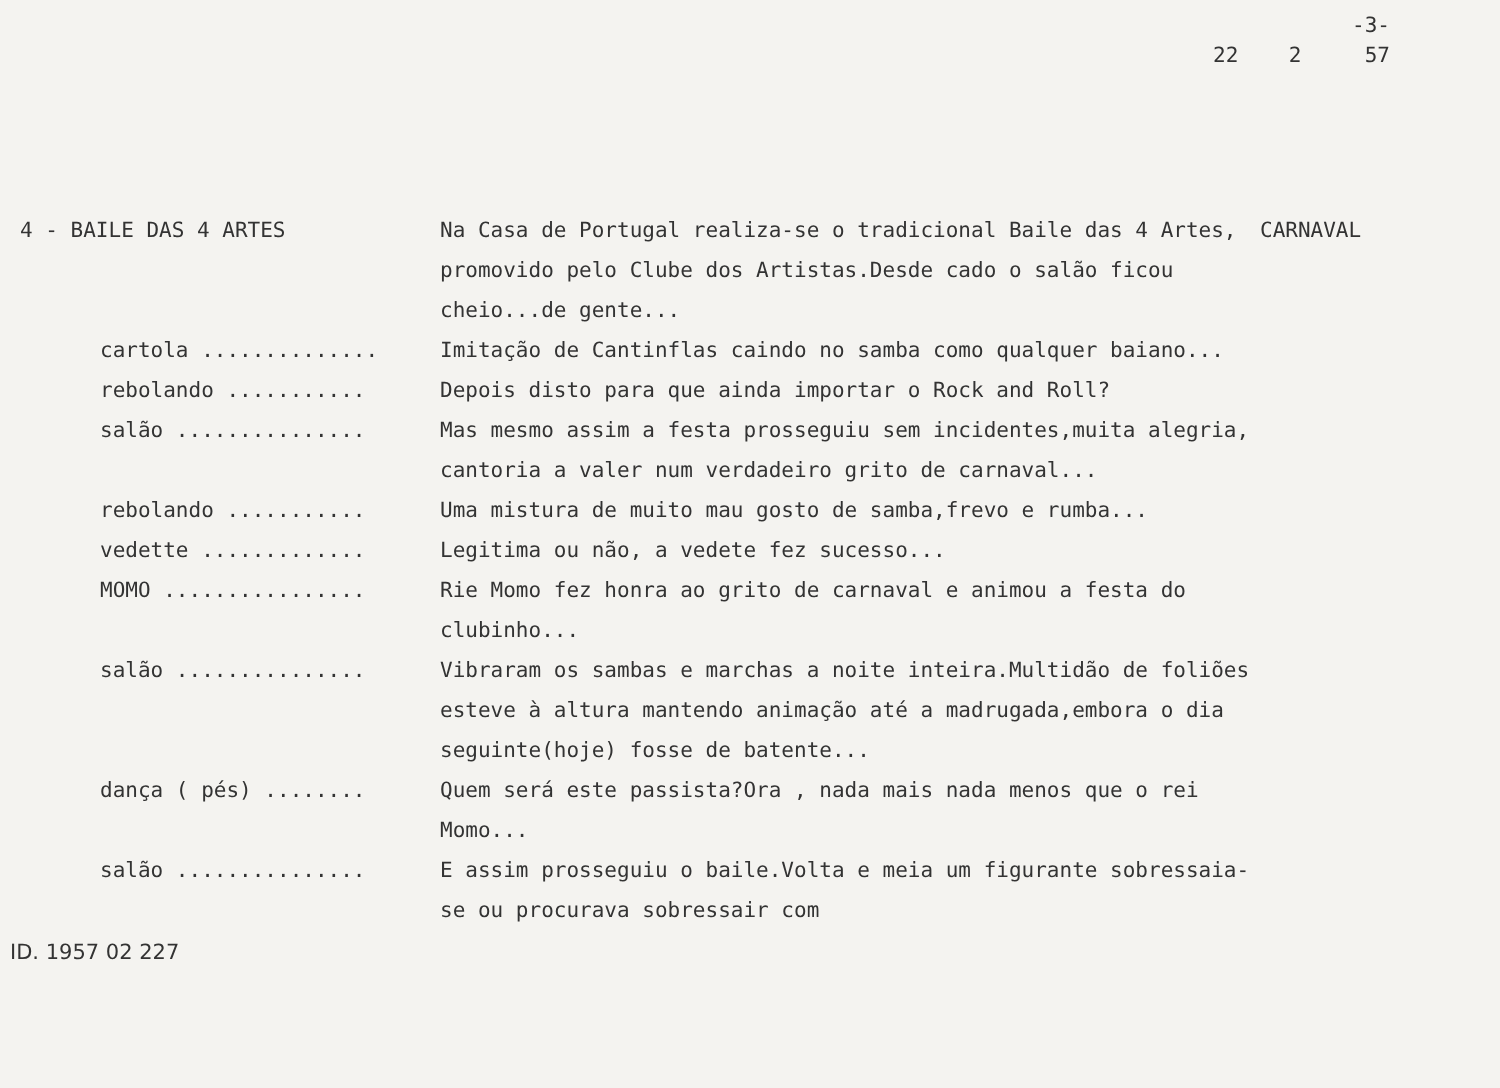-3-
22 2 57
4 - BAILE DAS 4 ARTES Na Casa de Portugal realiza-se o tradicional Baile das 4 Artes, promovido pelo Clube dos Artistas.Desde cado o salão ficou cheio...de gente...
CARNAVAL
cartola .............. Imitação de Cantinflas caindo no samba como qualquer baiano...
rebolando ........... Depois disto para que ainda importar o Rock and Roll?
salão ............... Mas mesmo assim a festa prosseguiu sem incidentes,muita alegria, cantoria a valer num verdadeiro grito de carnaval...
rebolando ........... Uma mistura de muito mau gosto de samba,frevo e rumba...
vedette ............. Legitima ou não, a vedete fez sucesso...
MOMO ................ Rie Momo fez honra ao grito de carnaval e animou a festa do clubinho...
salão ............... Vibraram os sambas e marchas a noite inteira.Multidão de foliões esteve à altura mantendo animação até a madrugada,embora o dia seguinte(hoje) fosse de batente...
dança ( pés) ........ Quem será este passista?Ora , nada mais nada menos que o rei Momo...
salão ............... E assim prosseguiu o baile.Volta e meia um figurante sobressaia-se ou procurava sobressair com
ID. 1957 02 227